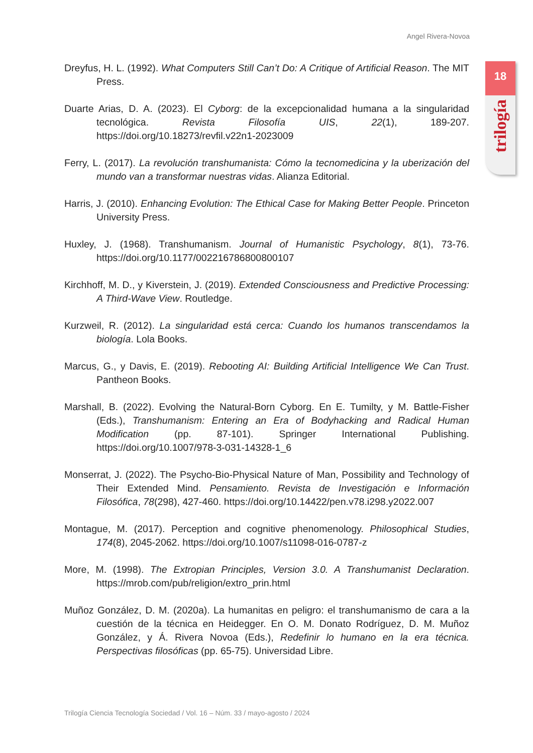Angel Rivera-Novoa
18
trilogía
Dreyfus, H. L. (1992). What Computers Still Can’t Do: A Critique of Artificial Reason. The MIT Press.
Duarte Arias, D. A. (2023). El Cyborg: de la excepcionalidad humana a la singularidad tecnológica. Revista Filosofía UIS, 22(1), 189-207. https://doi.org/10.18273/revfil.v22n1-2023009
Ferry, L. (2017). La revolución transhumanista: Cómo la tecnomedicina y la uberización del mundo van a transformar nuestras vidas. Alianza Editorial.
Harris, J. (2010). Enhancing Evolution: The Ethical Case for Making Better People. Princeton University Press.
Huxley, J. (1968). Transhumanism. Journal of Humanistic Psychology, 8(1), 73-76. https://doi.org/10.1177/002216786800800107
Kirchhoff, M. D., y Kiverstein, J. (2019). Extended Consciousness and Predictive Processing: A Third-Wave View. Routledge.
Kurzweil, R. (2012). La singularidad está cerca: Cuando los humanos transcendamos la biología. Lola Books.
Marcus, G., y Davis, E. (2019). Rebooting AI: Building Artificial Intelligence We Can Trust. Pantheon Books.
Marshall, B. (2022). Evolving the Natural-Born Cyborg. En E. Tumilty, y M. Battle-Fisher (Eds.), Transhumanism: Entering an Era of Bodyhacking and Radical Human Modification (pp. 87-101). Springer International Publishing. https://doi.org/10.1007/978-3-031-14328-1_6
Monserrat, J. (2022). The Psycho-Bio-Physical Nature of Man, Possibility and Technology of Their Extended Mind. Pensamiento. Revista de Investigación e Información Filosófica, 78(298), 427-460. https://doi.org/10.14422/pen.v78.i298.y2022.007
Montague, M. (2017). Perception and cognitive phenomenology. Philosophical Studies, 174(8), 2045-2062. https://doi.org/10.1007/s11098-016-0787-z
More, M. (1998). The Extropian Principles, Version 3.0. A Transhumanist Declaration. https://mrob.com/pub/religion/extro_prin.html
Muñoz González, D. M. (2020a). La humanitas en peligro: el transhumanismo de cara a la cuestión de la técnica en Heidegger. En O. M. Donato Rodríguez, D. M. Muñoz González, y Á. Rivera Novoa (Eds.), Redefinir lo humano en la era técnica. Perspectivas filosóficas (pp. 65-75). Universidad Libre.
Trilogía Ciencia Tecnología Sociedad / Vol. 16 – Núm. 33 / mayo-agosto / 2024